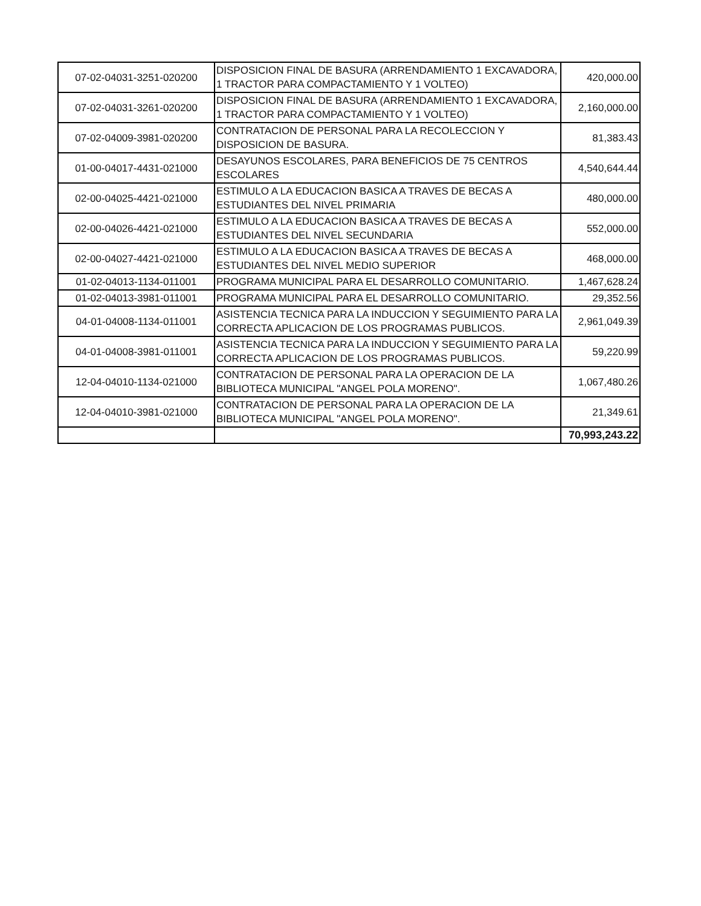| 07-02-04031-3251-020200 | DISPOSICION FINAL DE BASURA (ARRENDAMIENTO 1 EXCAVADORA, 1 TRACTOR PARA COMPACTAMIENTO Y 1 VOLTEO) | 420,000.00 |
| 07-02-04031-3261-020200 | DISPOSICION FINAL DE BASURA (ARRENDAMIENTO 1 EXCAVADORA, 1 TRACTOR PARA COMPACTAMIENTO Y 1 VOLTEO) | 2,160,000.00 |
| 07-02-04009-3981-020200 | CONTRATACION DE PERSONAL PARA LA RECOLECCION Y DISPOSICION DE BASURA. | 81,383.43 |
| 01-00-04017-4431-021000 | DESAYUNOS ESCOLARES, PARA BENEFICIOS DE 75 CENTROS ESCOLARES | 4,540,644.44 |
| 02-00-04025-4421-021000 | ESTIMULO A LA EDUCACION BASICA A TRAVES DE BECAS A ESTUDIANTES DEL NIVEL PRIMARIA | 480,000.00 |
| 02-00-04026-4421-021000 | ESTIMULO A LA EDUCACION BASICA A TRAVES DE BECAS A ESTUDIANTES DEL NIVEL SECUNDARIA | 552,000.00 |
| 02-00-04027-4421-021000 | ESTIMULO A LA EDUCACION BASICA A TRAVES DE BECAS A ESTUDIANTES DEL NIVEL MEDIO SUPERIOR | 468,000.00 |
| 01-02-04013-1134-011001 | PROGRAMA MUNICIPAL PARA EL DESARROLLO COMUNITARIO. | 1,467,628.24 |
| 01-02-04013-3981-011001 | PROGRAMA MUNICIPAL PARA EL DESARROLLO COMUNITARIO. | 29,352.56 |
| 04-01-04008-1134-011001 | ASISTENCIA TECNICA PARA LA INDUCCION Y SEGUIMIENTO PARA LA CORRECTA APLICACION DE LOS PROGRAMAS PUBLICOS. | 2,961,049.39 |
| 04-01-04008-3981-011001 | ASISTENCIA TECNICA PARA LA INDUCCION Y SEGUIMIENTO PARA LA CORRECTA APLICACION DE LOS PROGRAMAS PUBLICOS. | 59,220.99 |
| 12-04-04010-1134-021000 | CONTRATACION DE PERSONAL PARA LA OPERACION DE LA BIBLIOTECA MUNICIPAL "ANGEL POLA MORENO". | 1,067,480.26 |
| 12-04-04010-3981-021000 | CONTRATACION DE PERSONAL PARA LA OPERACION DE LA BIBLIOTECA MUNICIPAL "ANGEL POLA MORENO". | 21,349.61 |
| | | 70,993,243.22 |